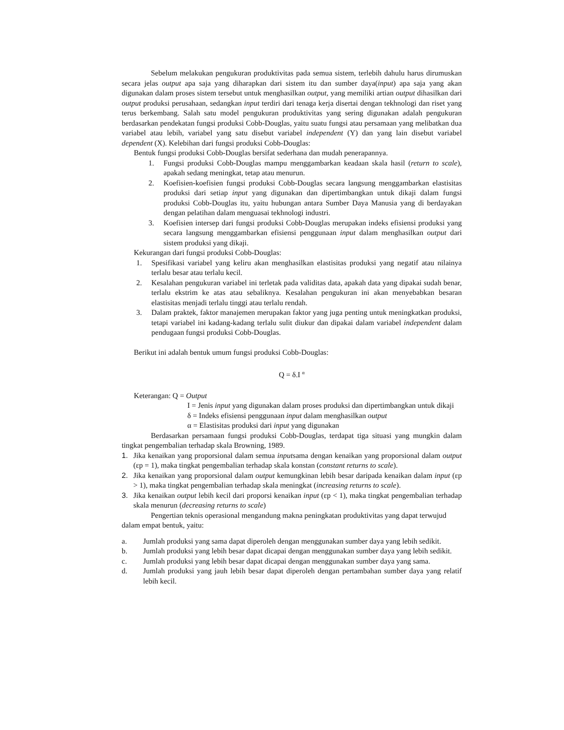Sebelum melakukan pengukuran produktivitas pada semua sistem, terlebih dahulu harus dirumuskan secara jelas output apa saja yang diharapkan dari sistem itu dan sumber daya(input) apa saja yang akan digunakan dalam proses sistem tersebut untuk menghasilkan output, yang memiliki artian output dihasilkan dari output produksi perusahaan, sedangkan input terdiri dari tenaga kerja disertai dengan tekhnologi dan riset yang terus berkembang. Salah satu model pengukuran produktivitas yang sering digunakan adalah pengukuran berdasarkan pendekatan fungsi produksi Cobb-Douglas, yaitu suatu fungsi atau persamaan yang melibatkan dua variabel atau lebih, variabel yang satu disebut variabel independent (Y) dan yang lain disebut variabel dependent (X). Kelebihan dari fungsi produksi Cobb-Douglas:
Bentuk fungsi produksi Cobb-Douglas bersifat sederhana dan mudah penerapannya.
1. Fungsi produksi Cobb-Douglas mampu menggambarkan keadaan skala hasil (return to scale), apakah sedang meningkat, tetap atau menurun.
2. Koefisien-koefisien fungsi produksi Cobb-Douglas secara langsung menggambarkan elastisitas produksi dari setiap input yang digunakan dan dipertimbangkan untuk dikaji dalam fungsi produksi Cobb-Douglas itu, yaitu hubungan antara Sumber Daya Manusia yang di berdayakan dengan pelatihan dalam menguasai tekhnologi industri.
3. Koefisien intersep dari fungsi produksi Cobb-Douglas merupakan indeks efisiensi produksi yang secara langsung menggambarkan efisiensi penggunaan input dalam menghasilkan output dari sistem produksi yang dikaji.
Kekurangan dari fungsi produksi Cobb-Douglas:
1. Spesifikasi variabel yang keliru akan menghasilkan elastisitas produksi yang negatif atau nilainya terlalu besar atau terlalu kecil.
2. Kesalahan pengukuran variabel ini terletak pada validitas data, apakah data yang dipakai sudah benar, terlalu ekstrim ke atas atau sebaliknya. Kesalahan pengukuran ini akan menyebabkan besaran elastisitas menjadi terlalu tinggi atau terlalu rendah.
3. Dalam praktek, faktor manajemen merupakan faktor yang juga penting untuk meningkatkan produksi, tetapi variabel ini kadang-kadang terlalu sulit diukur dan dipakai dalam variabel independent dalam pendugaan fungsi produksi Cobb-Douglas.
Berikut ini adalah bentuk umum fungsi produksi Cobb-Douglas:
Q = δ.I <sup>α</sup>
Keterangan: Q = Output
I = Jenis input yang digunakan dalam proses produksi dan dipertimbangkan untuk dikaji
δ = Indeks efisiensi penggunaan input dalam menghasilkan output
α = Elastisitas produksi dari input yang digunakan
Berdasarkan persamaan fungsi produksi Cobb-Douglas, terdapat tiga situasi yang mungkin dalam tingkat pengembalian terhadap skala Browning, 1989.
1. Jika kenaikan yang proporsional dalam semua inputsama dengan kenaikan yang proporsional dalam output (εp = 1), maka tingkat pengembalian terhadap skala konstan (constant returns to scale).
2. Jika kenaikan yang proporsional dalam output kemungkinan lebih besar daripada kenaikan dalam input (εp > 1), maka tingkat pengembalian terhadap skala meningkat (increasing returns to scale).
3. Jika kenaikan output lebih kecil dari proporsi kenaikan input (εp < 1), maka tingkat pengembalian terhadap skala menurun (decreasing returns to scale)
Pengertian teknis operasional mengandung makna peningkatan produktivitas yang dapat terwujud dalam empat bentuk, yaitu:
a. Jumlah produksi yang sama dapat diperoleh dengan menggunakan sumber daya yang lebih sedikit.
b. Jumlah produksi yang lebih besar dapat dicapai dengan menggunakan sumber daya yang lebih sedikit.
c. Jumlah produksi yang lebih besar dapat dicapai dengan menggunakan sumber daya yang sama.
d. Jumlah produksi yang jauh lebih besar dapat diperoleh dengan pertambahan sumber daya yang relatif lebih kecil.